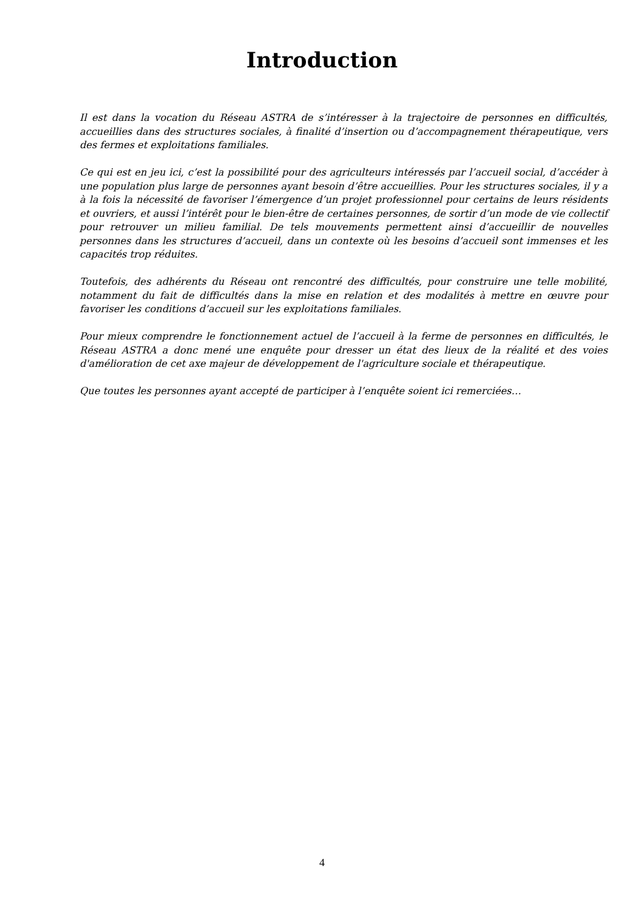Introduction
Il est dans la vocation du Réseau ASTRA de s’intéresser à la trajectoire de personnes en difficultés, accueillies dans des structures sociales, à finalité d’insertion ou d’accompagnement thérapeutique, vers des fermes et exploitations familiales.
Ce qui est en jeu ici, c’est la possibilité pour des agriculteurs intéressés par l’accueil social, d’accéder à une population plus large de personnes ayant besoin d’être accueillies. Pour les structures sociales, il y a à la fois la nécessité de favoriser l’émergence d’un projet professionnel pour certains de leurs résidents et ouvriers, et aussi l’intérêt pour le bien-être de certaines personnes, de sortir d’un mode de vie collectif pour retrouver un milieu familial. De tels mouvements permettent ainsi d’accueillir de nouvelles personnes dans les structures d’accueil, dans un contexte où les besoins d’accueil sont immenses et les capacités trop réduites.
Toutefois, des adhérents du Réseau ont rencontré des difficultés, pour construire une telle mobilité, notamment du fait de difficultés dans la mise en relation et des modalités à mettre en œuvre pour favoriser les conditions d’accueil sur les exploitations familiales.
Pour mieux comprendre le fonctionnement actuel de l’accueil à la ferme de personnes en difficultés, le Réseau ASTRA a donc mené une enquête pour dresser un état des lieux de la réalité et des voies d'amélioration de cet axe majeur de développement de l'agriculture sociale et thérapeutique.
Que toutes les personnes ayant accepté de participer à l’enquête soient ici remerciées…
4